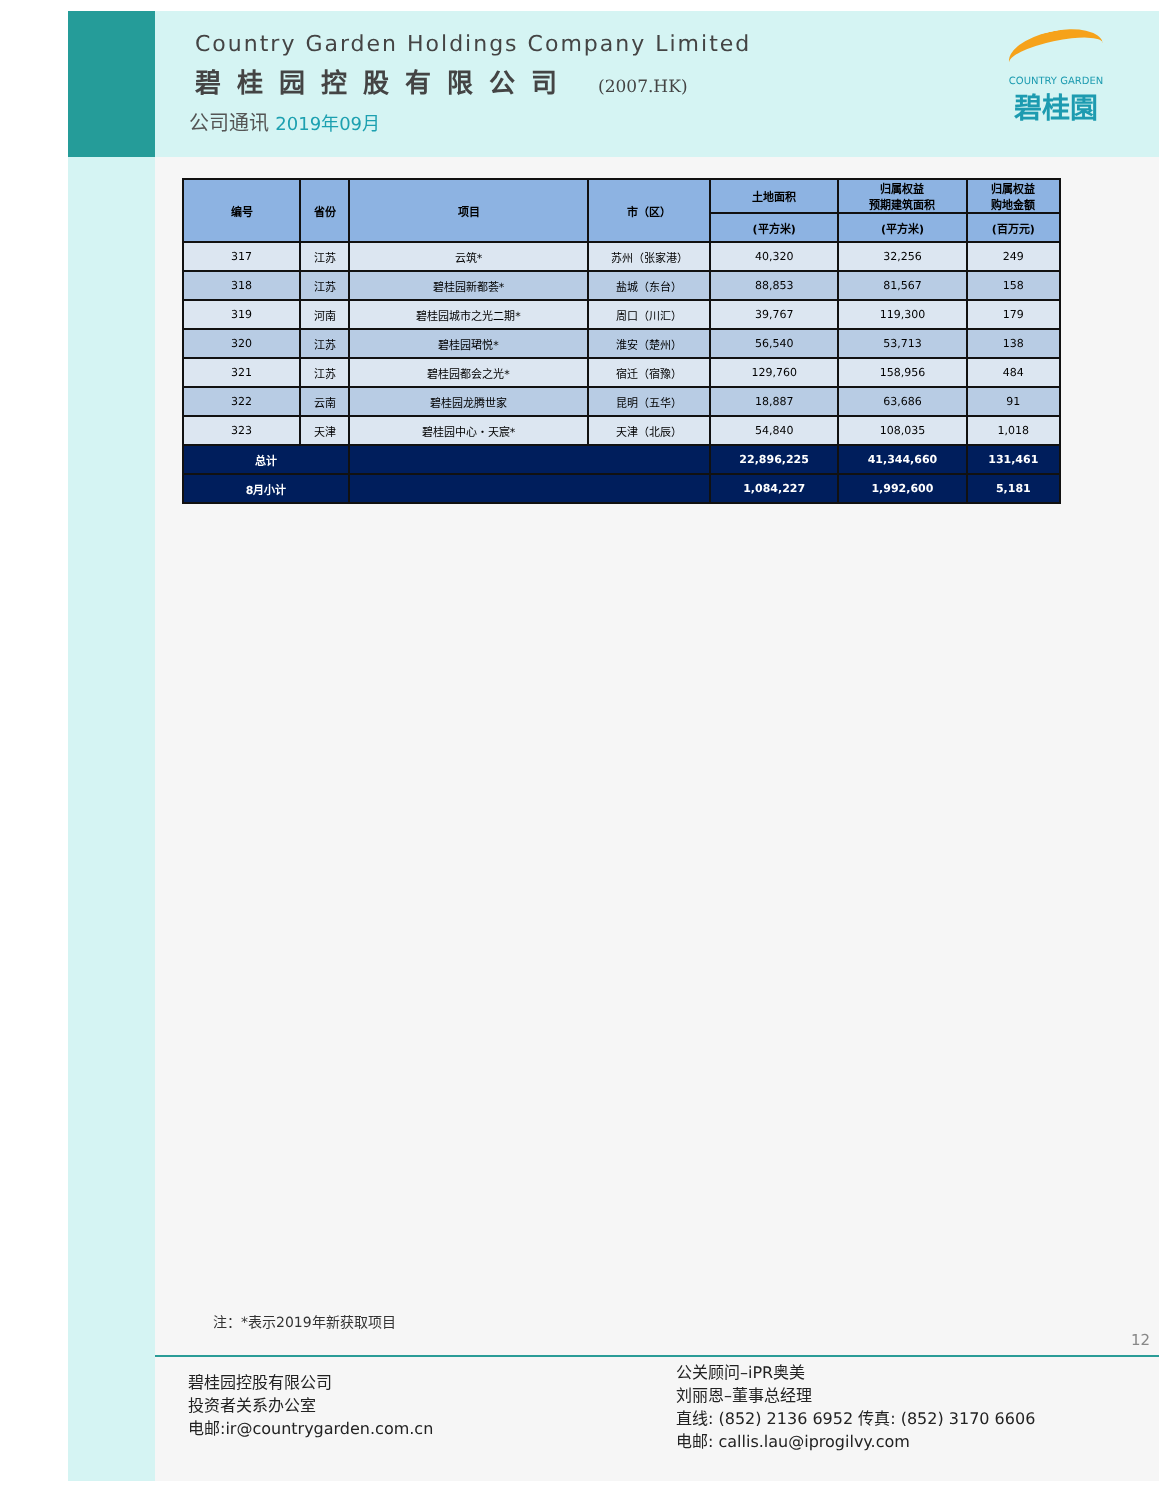Country Garden Holdings Company Limited
碧桂园控股有限公司 (2007.HK)
公司通讯 2019年09月
COUNTRY GARDEN
碧桂園
| 编号 | 省份 | 项目 | 市（区） | 土地面积 | 归属权益 预期建筑面积 | 归属权益 购地金额 |
| --- | --- | --- | --- | --- | --- | --- |
| | | | | (平方米) | (平方米) | (百万元) |
| 317 | 江苏 | 云筑* | 苏州（张家港） | 40,320 | 32,256 | 249 |
| 318 | 江苏 | 碧桂园新都荟* | 盐城（东台） | 88,853 | 81,567 | 158 |
| 319 | 河南 | 碧桂园城市之光二期* | 周口（川汇） | 39,767 | 119,300 | 179 |
| 320 | 江苏 | 碧桂园珺悦* | 淮安（楚州） | 56,540 | 53,713 | 138 |
| 321 | 江苏 | 碧桂园都会之光* | 宿迁（宿豫） | 129,760 | 158,956 | 484 |
| 322 | 云南 | 碧桂园龙腾世家 | 昆明（五华） | 18,887 | 63,686 | 91 |
| 323 | 天津 | 碧桂园中心・天宸* | 天津（北辰） | 54,840 | 108,035 | 1,018 |
| 总计 | | | | 22,896,225 | 41,344,660 | 131,461 |
| 8月小计 | | | | 1,084,227 | 1,992,600 | 5,181 |
注：*表示2019年新获取项目
12
碧桂园控股有限公司
投资者关系办公室
电邮:ir@countrygarden.com.cn
公关顾问–iPR奥美
刘丽恩–董事总经理
直线: (852) 2136 6952 传真: (852) 3170 6606
电邮: callis.lau@iprogilvy.com